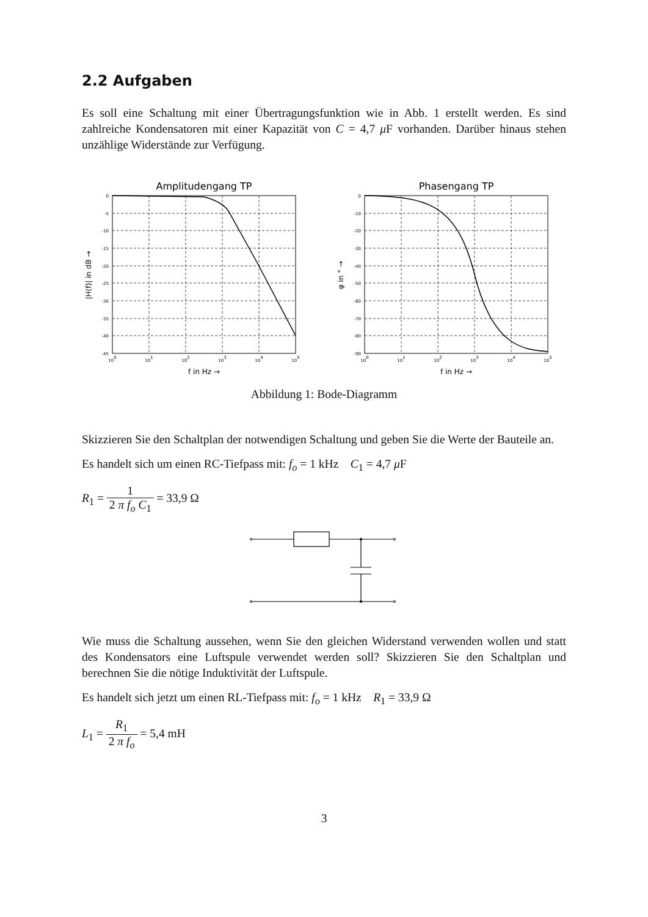2.2 Aufgaben
Es soll eine Schaltung mit einer Übertragungsfunktion wie in Abb. 1 erstellt werden. Es sind zahlreiche Kondensatoren mit einer Kapazität von C = 4,7 μ F vorhanden. Darüber hinaus stehen unzählige Widerstände zur Verfügung.
Amplitudengang TP
0
-5
-10
-15
-20
-25
-30
-35
-40
-45
100
101
102
103
104
105
f in Hz →
|H(f)| in dB →
Phasengang TP
0
-10
-20
-30
-40
-50
-60
-70
-80
-90
100
101
102
103
104
105
f in Hz →
φ in ° →
Abbildung 1: Bode-Diagramm
Skizzieren Sie den Schaltplan der notwendigen Schaltung und geben Sie die Werte der Bauteile an.
Es handelt sich um einen RC-Tiefpass mit: f<sub>o</sub> = 1 kHz C<sub>1</sub> = 4,7 μ F
R<sub>1</sub> = 1 2 π f<sub>o</sub> C<sub>1</sub> = 33,9 Ω
Wie muss die Schaltung aussehen, wenn Sie den gleichen Widerstand verwenden wollen und statt des Kondensators eine Luftspule verwendet werden soll? Skizzieren Sie den Schaltplan und berechnen Sie die nötige Induktivität der Luftspule.
Es handelt sich jetzt um einen RL-Tiefpass mit: f<sub>o</sub> = 1 kHz R<sub>1</sub> = 33,9 Ω
L<sub>1</sub> = R<sub>1</sub> 2 π f<sub>o</sub> = 5,4 mH
3